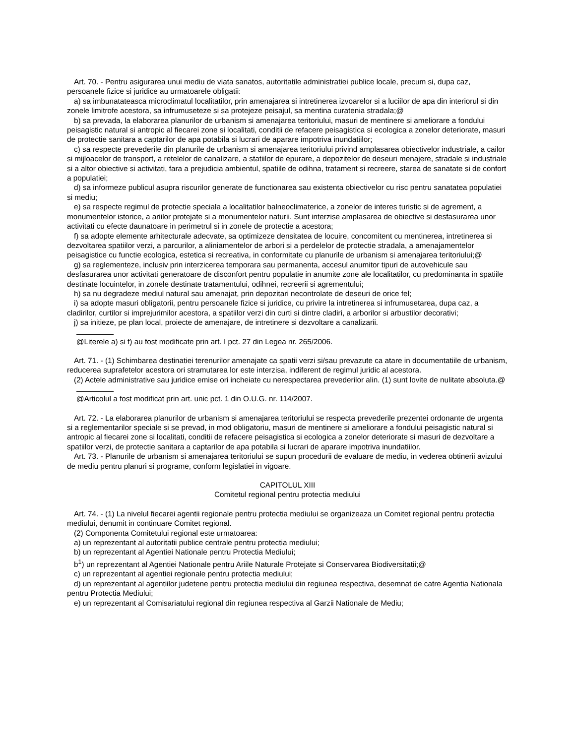Art. 70. - Pentru asigurarea unui mediu de viata sanatos, autoritatile administratiei publice locale, precum si, dupa caz, persoanele fizice si juridice au urmatoarele obligatii:
a) sa imbunatateasca microclimatul localitatilor, prin amenajarea si intretinerea izvoarelor si a luciilor de apa din interiorul si din zonele limitrofe acestora, sa infrumuseteze si sa protejeze peisajul, sa mentina curatenia stradala;@
b) sa prevada, la elaborarea planurilor de urbanism si amenajarea teritoriului, masuri de mentinere si ameliorare a fondului peisagistic natural si antropic al fiecarei zone si localitati, conditii de refacere peisagistica si ecologica a zonelor deteriorate, masuri de protectie sanitara a captarilor de apa potabila si lucrari de aparare impotriva inundatiilor;
c) sa respecte prevederile din planurile de urbanism si amenajarea teritoriului privind amplasarea obiectivelor industriale, a cailor si mijloacelor de transport, a retelelor de canalizare, a statiilor de epurare, a depozitelor de deseuri menajere, stradale si industriale si a altor obiective si activitati, fara a prejudicia ambientul, spatiile de odihna, tratament si recreere, starea de sanatate si de confort a populatiei;
d) sa informeze publicul asupra riscurilor generate de functionarea sau existenta obiectivelor cu risc pentru sanatatea populatiei si mediu;
e) sa respecte regimul de protectie speciala a localitatilor balneoclimaterice, a zonelor de interes turistic si de agrement, a monumentelor istorice, a ariilor protejate si a monumentelor naturii. Sunt interzise amplasarea de obiective si desfasurarea unor activitati cu efecte daunatoare in perimetrul si in zonele de protectie a acestora;
f) sa adopte elemente arhitecturale adecvate, sa optimizeze densitatea de locuire, concomitent cu mentinerea, intretinerea si dezvoltarea spatiilor verzi, a parcurilor, a aliniamentelor de arbori si a perdelelor de protectie stradala, a amenajamentelor peisagistice cu functie ecologica, estetica si recreativa, in conformitate cu planurile de urbanism si amenajarea teritoriului;@
g) sa reglementeze, inclusiv prin interzicerea temporara sau permanenta, accesul anumitor tipuri de autovehicule sau desfasurarea unor activitati generatoare de disconfort pentru populatie in anumite zone ale localitatilor, cu predominanta in spatiile destinate locuintelor, in zonele destinate tratamentului, odihnei, recreerii si agrementului;
h) sa nu degradeze mediul natural sau amenajat, prin depozitari necontrolate de deseuri de orice fel;
i) sa adopte masuri obligatorii, pentru persoanele fizice si juridice, cu privire la intretinerea si infrumusetarea, dupa caz, a cladirilor, curtilor si imprejurimilor acestora, a spatiilor verzi din curti si dintre cladiri, a arborilor si arbustilor decorativi;
j) sa initieze, pe plan local, proiecte de amenajare, de intretinere si dezvoltare a canalizarii.
@Literele a) si f) au fost modificate prin art. I pct. 27 din Legea nr. 265/2006.
Art. 71. - (1) Schimbarea destinatiei terenurilor amenajate ca spatii verzi si/sau prevazute ca atare in documentatiile de urbanism, reducerea suprafetelor acestora ori stramutarea lor este interzisa, indiferent de regimul juridic al acestora.
(2) Actele administrative sau juridice emise ori incheiate cu nerespectarea prevederilor alin. (1) sunt lovite de nulitate absoluta.@
@Articolul a fost modificat prin art. unic pct. 1 din O.U.G. nr. 114/2007.
Art. 72. - La elaborarea planurilor de urbanism si amenajarea teritoriului se respecta prevederile prezentei ordonante de urgenta si a reglementarilor speciale si se prevad, in mod obligatoriu, masuri de mentinere si ameliorare a fondului peisagistic natural si antropic al fiecarei zone si localitati, conditii de refacere peisagistica si ecologica a zonelor deteriorate si masuri de dezvoltare a spatiilor verzi, de protectie sanitara a captarilor de apa potabila si lucrari de aparare impotriva inundatiilor.
Art. 73. - Planurile de urbanism si amenajarea teritoriului se supun procedurii de evaluare de mediu, in vederea obtinerii avizului de mediu pentru planuri si programe, conform legislatiei in vigoare.
CAPITOLUL XIII
Comitetul regional pentru protectia mediului
Art. 74. - (1) La nivelul fiecarei agentii regionale pentru protectia mediului se organizeaza un Comitet regional pentru protectia mediului, denumit in continuare Comitet regional.
(2) Componenta Comitetului regional este urmatoarea:
a) un reprezentant al autoritatii publice centrale pentru protectia mediului;
b) un reprezentant al Agentiei Nationale pentru Protectia Mediului;
b<sup>1</sup>) un reprezentant al Agentiei Nationale pentru Ariile Naturale Protejate si Conservarea Biodiversitatii;@
c) un reprezentant al agentiei regionale pentru protectia mediului;
d) un reprezentant al agentiilor judetene pentru protectia mediului din regiunea respectiva, desemnat de catre Agentia Nationala pentru Protectia Mediului;
e) un reprezentant al Comisariatului regional din regiunea respectiva al Garzii Nationale de Mediu;